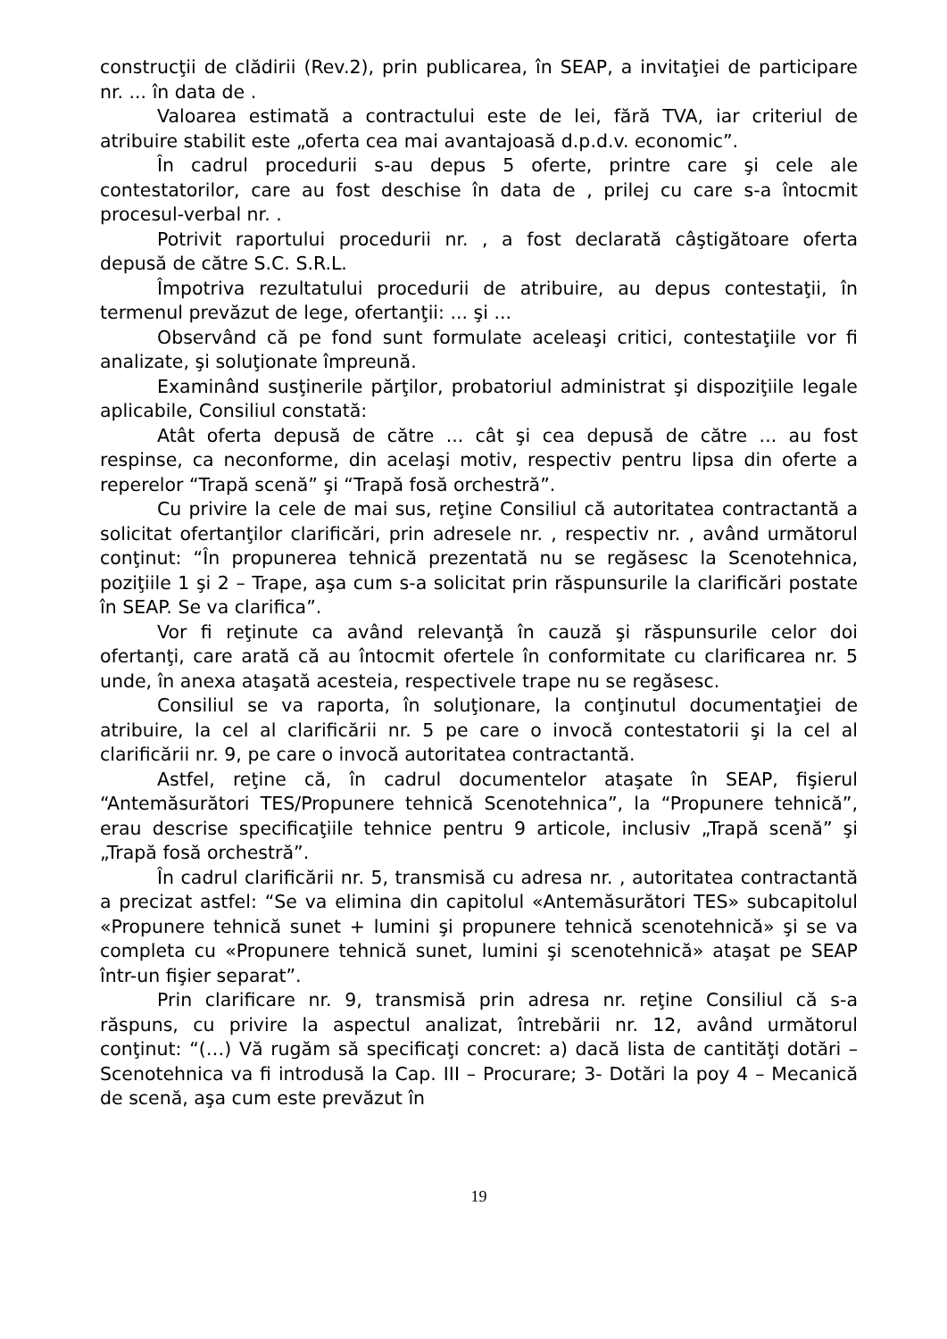construcţii de clădirii (Rev.2), prin publicarea, în SEAP, a invitaţiei de participare nr. ... în data de .
Valoarea estimată a contractului este de lei, fără TVA, iar criteriul de atribuire stabilit este „oferta cea mai avantajoasă d.p.d.v. economic”.
În cadrul procedurii s-au depus 5 oferte, printre care şi cele ale contestatorilor, care au fost deschise în data de , prilej cu care s-a întocmit procesul-verbal nr. .
Potrivit raportului procedurii nr. , a fost declarată câştigătoare oferta depusă de către S.C. S.R.L.
Împotriva rezultatului procedurii de atribuire, au depus contestaţii, în termenul prevăzut de lege, ofertanţii: ... şi ...
Observând că pe fond sunt formulate aceleaşi critici, contestaţiile vor fi analizate, şi soluţionate împreună.
Examinând susţinerile părţilor, probatoriul administrat şi dispoziţiile legale aplicabile, Consiliul constată:
Atât oferta depusă de către ... cât şi cea depusă de către ... au fost respinse, ca neconforme, din acelaşi motiv, respectiv pentru lipsa din oferte a reperelor “Trapă scenă” şi “Trapă fosă orchestră”.
Cu privire la cele de mai sus, reţine Consiliul că autoritatea contractantă a solicitat ofertanţilor clarificări, prin adresele nr. , respectiv nr. , având următorul conţinut: “În propunerea tehnică prezentată nu se regăsesc la Scenotehnica, poziţiile 1 şi 2 – Trape, aşa cum s-a solicitat prin răspunsurile la clarificări postate în SEAP. Se va clarifica”.
Vor fi reţinute ca având relevanţă în cauză şi răspunsurile celor doi ofertanţi, care arată că au întocmit ofertele în conformitate cu clarificarea nr. 5 unde, în anexa ataşată acesteia, respectivele trape nu se regăsesc.
Consiliul se va raporta, în soluţionare, la conţinutul documentaţiei de atribuire, la cel al clarificării nr. 5 pe care o invocă contestatorii şi la cel al clarificării nr. 9, pe care o invocă autoritatea contractantă.
Astfel, reţine că, în cadrul documentelor ataşate în SEAP, fişierul “Antemăsurători TES/Propunere tehnică Scenotehnica”, la “Propunere tehnică”, erau descrise specificaţiile tehnice pentru 9 articole, inclusiv „Trapă scenă” şi „Trapă fosă orchestră”.
În cadrul clarificării nr. 5, transmisă cu adresa nr. , autoritatea contractantă a precizat astfel: “Se va elimina din capitolul «Antemăsurători TES» subcapitolul «Propunere tehnică sunet + lumini şi propunere tehnică scenotehnică» şi se va completa cu «Propunere tehnică sunet, lumini şi scenotehnică» ataşat pe SEAP într-un fişier separat”.
Prin clarificare nr. 9, transmisă prin adresa nr. reţine Consiliul că s-a răspuns, cu privire la aspectul analizat, întrebării nr. 12, având următorul conţinut: “(…) Vă rugăm să specificaţi concret: a) dacă lista de cantităţi dotări – Scenotehnica va fi introdusă la Cap. III – Procurare; 3- Dotări la poy 4 – Mecanică de scenă, aşa cum este prevăzut în
19